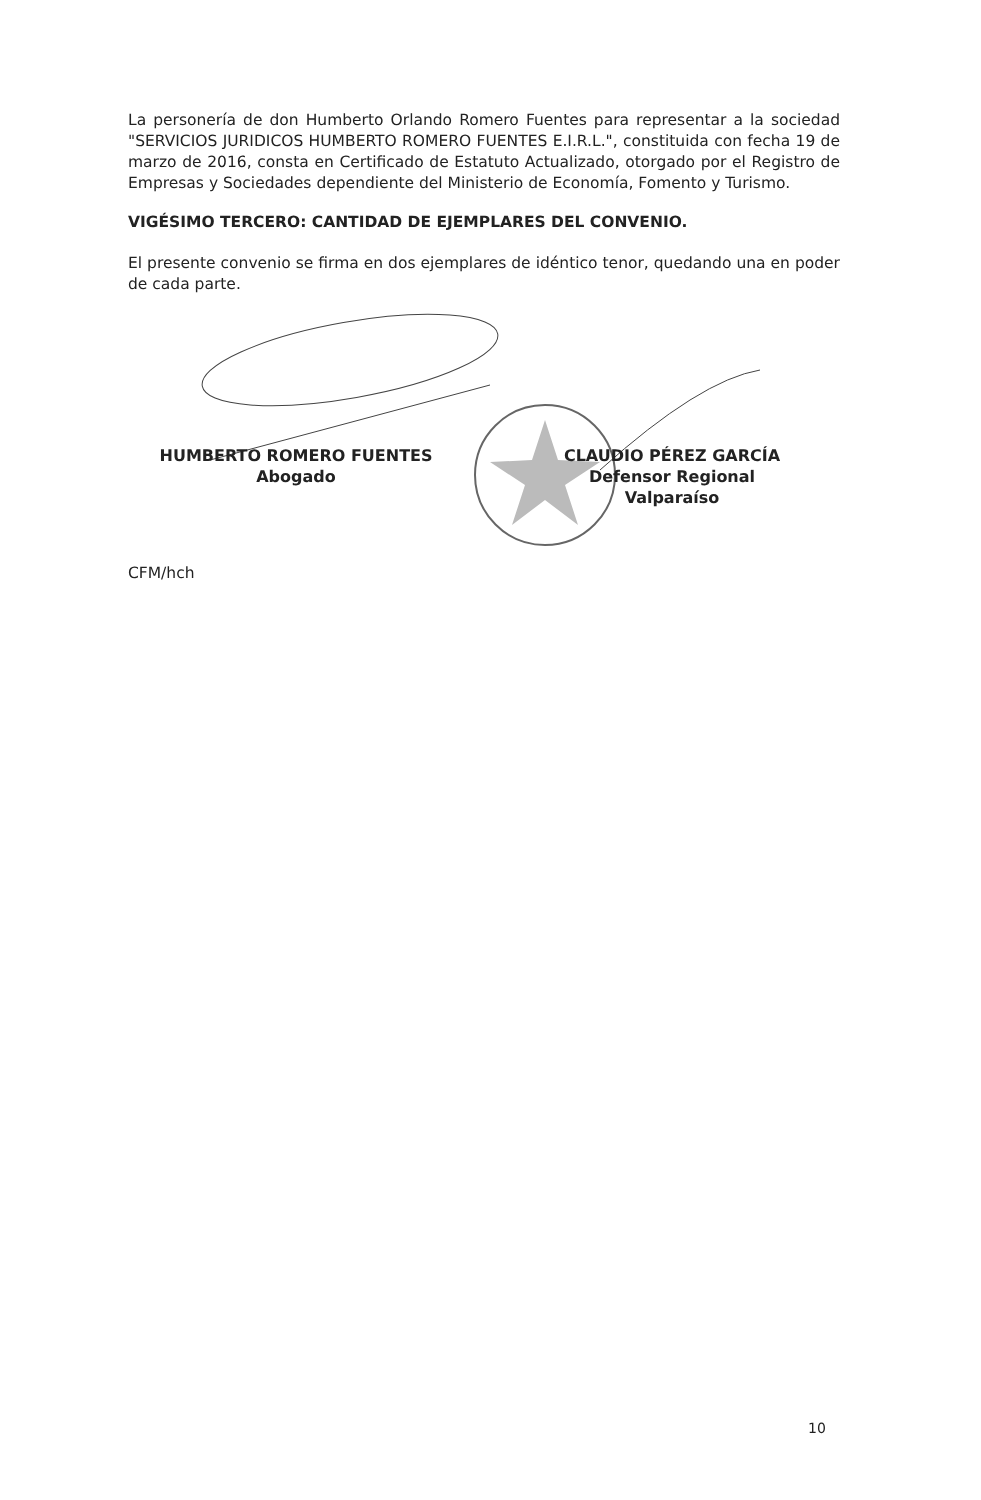La personería de don Humberto Orlando Romero Fuentes para representar a la sociedad "SERVICIOS JURIDICOS HUMBERTO ROMERO FUENTES E.I.R.L.", constituida con fecha 19 de marzo de 2016, consta en Certificado de Estatuto Actualizado, otorgado por el Registro de Empresas y Sociedades dependiente del Ministerio de Economía, Fomento y Turismo.
VIGÉSIMO TERCERO: CANTIDAD DE EJEMPLARES DEL CONVENIO.
El presente convenio se firma en dos ejemplares de idéntico tenor, quedando una en poder de cada parte.
HUMBERTO ROMERO FUENTES
Abogado
CLAUDIO PÉREZ GARCÍA
Defensor Regional
Valparaíso
CFM/hch
10